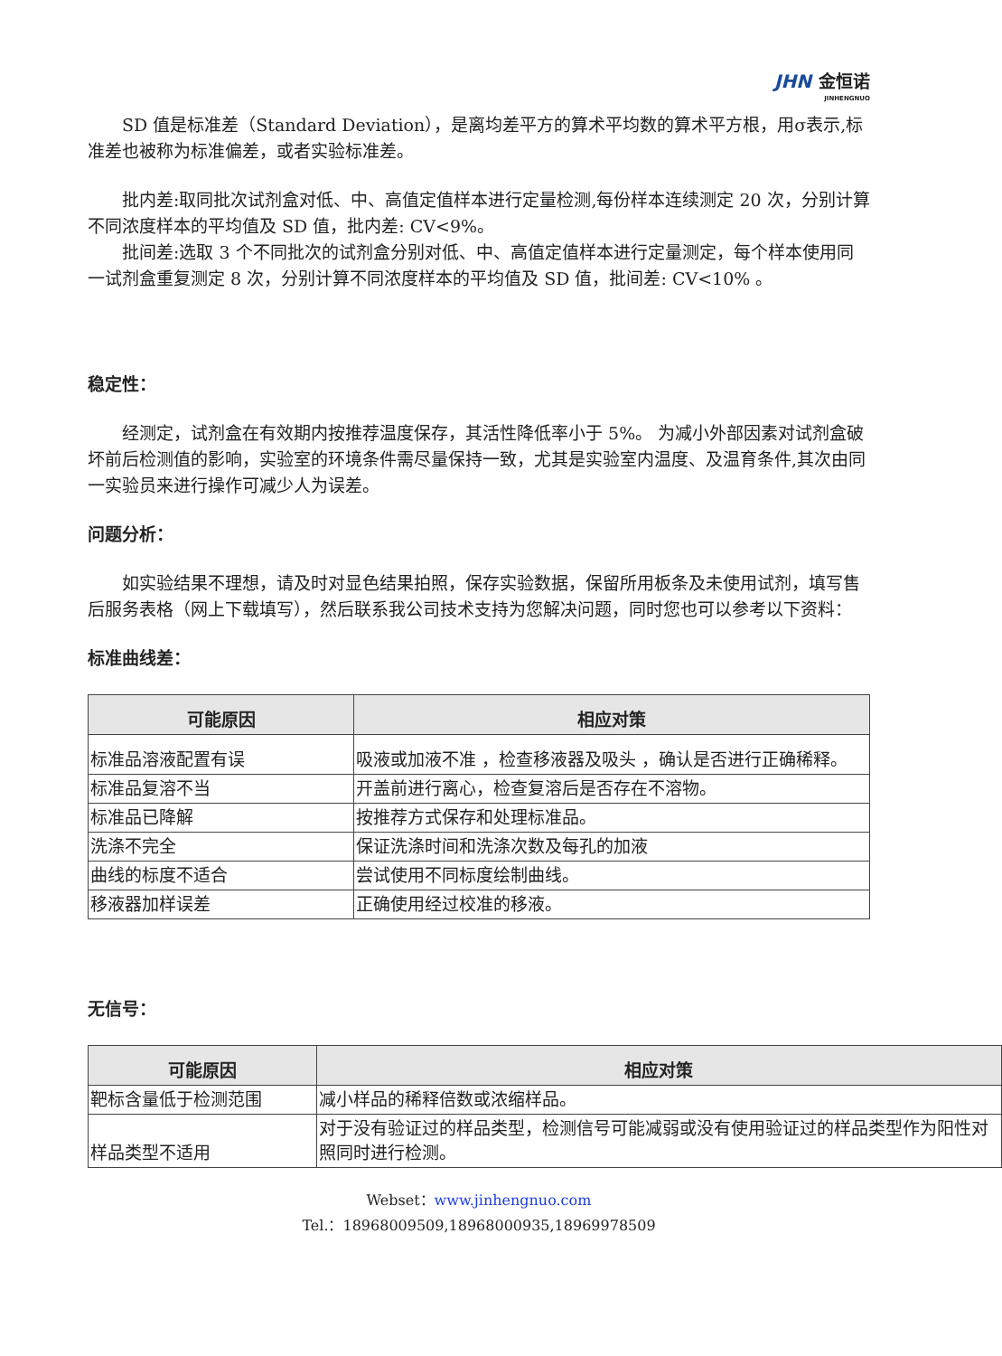JHN 金恒诺
JINHENGNUO
SD 值是标准差（Standard Deviation），是离均差平方的算术平均数的算术平方根，用σ表示,标准差也被称为标准偏差，或者实验标准差。
批内差:取同批次试剂盒对低、中、高值定值样本进行定量检测,每份样本连续测定 20 次，分别计算不同浓度样本的平均值及 SD 值，批内差: CV<9%。
批间差:选取 3 个不同批次的试剂盒分别对低、中、高值定值样本进行定量测定，每个样本使用同一试剂盒重复测定 8 次，分别计算不同浓度样本的平均值及 SD 值，批间差: CV<10% 。
稳定性：
经测定，试剂盒在有效期内按推荐温度保存，其活性降低率小于 5%。 为减小外部因素对试剂盒破坏前后检测值的影响，实验室的环境条件需尽量保持一致，尤其是实验室内温度、及温育条件,其次由同一实验员来进行操作可减少人为误差。
问题分析：
如实验结果不理想，请及时对显色结果拍照，保存实验数据，保留所用板条及未使用试剂，填写售后服务表格（网上下载填写），然后联系我公司技术支持为您解决问题，同时您也可以参考以下资料：
标准曲线差：
| 可能原因 | 相应对策 |
| --- | --- |
| 标准品溶液配置有误 | 吸液或加液不准 ，检查移液器及吸头 ，确认是否进行正确稀释。 |
| 标准品复溶不当 | 开盖前进行离心，检查复溶后是否存在不溶物。 |
| 标准品已降解 | 按推荐方式保存和处理标准品。 |
| 洗涤不完全 | 保证洗涤时间和洗涤次数及每孔的加液 |
| 曲线的标度不适合 | 尝试使用不同标度绘制曲线。 |
| 移液器加样误差 | 正确使用经过校准的移液。 |
无信号：
| 可能原因 | 相应对策 |
| --- | --- |
| 靶标含量低于检测范围 | 减小样品的稀释倍数或浓缩样品。 |
| 样品类型不适用 | 对于没有验证过的样品类型，检测信号可能减弱或没有使用验证过的样品类型作为阳性对照同时进行检测。 |
Webset：www.jinhengnuo.com
Tel.：18968009509,18968000935,18969978509